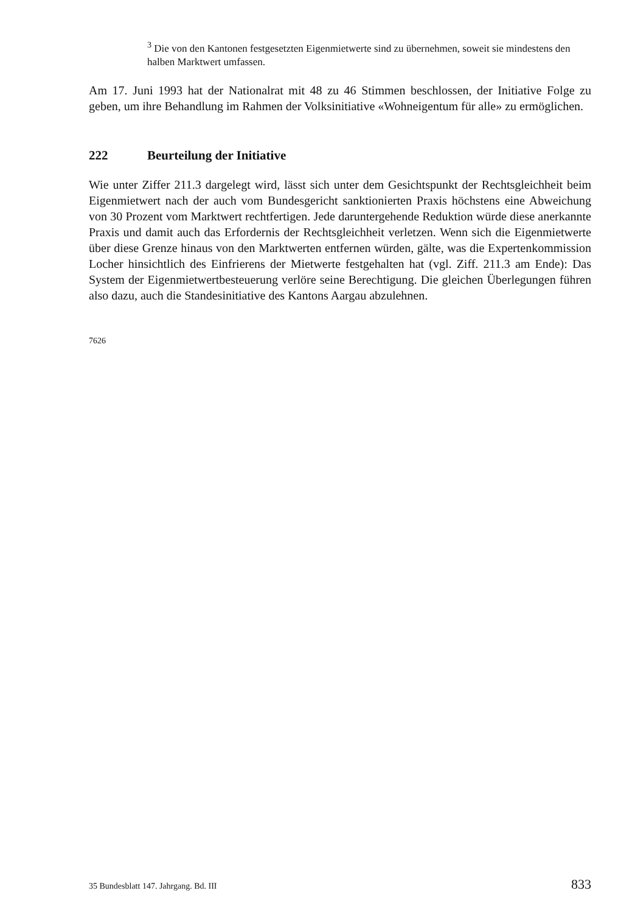<sup>3</sup> Die von den Kantonen festgesetzten Eigenmietwerte sind zu übernehmen, soweit sie mindestens den halben Marktwert umfassen.
Am 17. Juni 1993 hat der Nationalrat mit 48 zu 46 Stimmen beschlossen, der Initiative Folge zu geben, um ihre Behandlung im Rahmen der Volksinitiative «Wohneigentum für alle» zu ermöglichen.
222 Beurteilung der Initiative
Wie unter Ziffer 211.3 dargelegt wird, lässt sich unter dem Gesichtspunkt der Rechtsgleichheit beim Eigenmietwert nach der auch vom Bundesgericht sanktionierten Praxis höchstens eine Abweichung von 30 Prozent vom Marktwert rechtfertigen. Jede daruntergehende Reduktion würde diese anerkannte Praxis und damit auch das Erfordernis der Rechtsgleichheit verletzen. Wenn sich die Eigenmietwerte über diese Grenze hinaus von den Marktwerten entfernen würden, gälte, was die Expertenkommission Locher hinsichtlich des Einfrierens der Mietwerte festgehalten hat (vgl. Ziff. 211.3 am Ende): Das System der Eigenmietwertbesteuerung verlöre seine Berechtigung. Die gleichen Überlegungen führen also dazu, auch die Standesinitiative des Kantons Aargau abzulehnen.
7626
35 Bundesblatt 147. Jahrgang. Bd. III 833